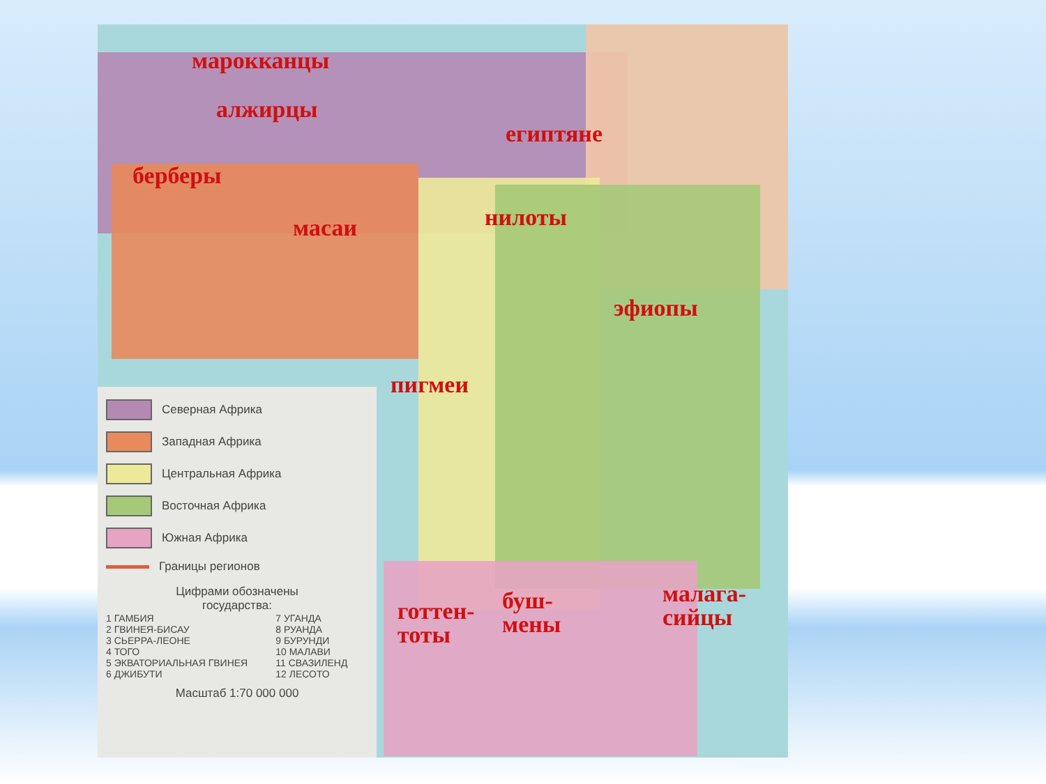марокканцы
алжирцы
египтяне
берберы
масаи нилоты
эфиопы
пигмеи
готтен-
тоты
буш-
мены
малага-
сийцы
Северная Африка
Западная Африка
Центральная Африка
Восточная Африка
Южная Африка
Границы регионов
Цифрами обозначены
государства:
1 ГАМБИЯ
2 ГВИНЕЯ-БИСАУ
3 СЬЕРРА-ЛЕОНЕ
4 ТОГО
5 ЭКВАТОРИАЛЬНАЯ ГВИНЕЯ
6 ДЖИБУТИ
7 УГАНДА
8 РУАНДА
9 БУРУНДИ
10 МАЛАВИ
11 СВАЗИЛЕНД
12 ЛЕСОТО
Масштаб 1:70 000 000